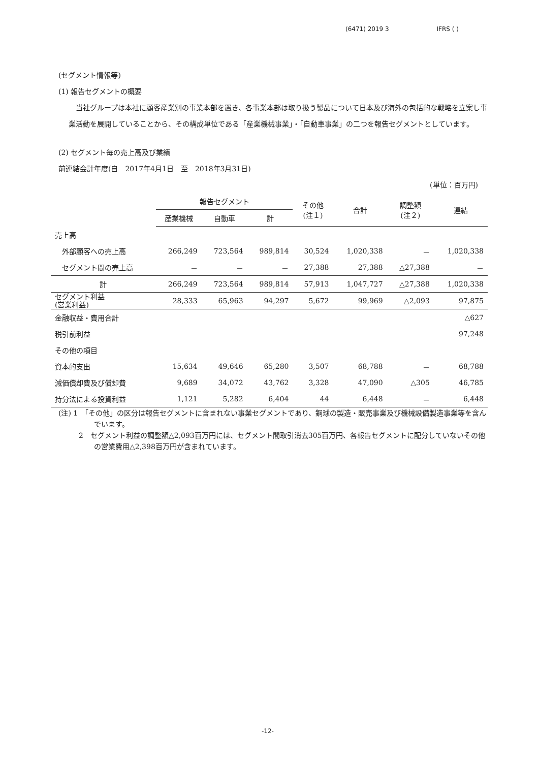(6471) 2019 3 IFRS ( )
(セグメント情報等)
(1) 報告セグメントの概要
　当社グループは本社に顧客産業別の事業本部を置き、各事業本部は取り扱う製品について日本及び海外の包括的な戦略を立案し事業活動を展開していることから、その構成単位である「産業機械事業」・「自動車事業」の二つを報告セグメントとしています。
(2) セグメント毎の売上高及び業績
前連結会計年度(自　2017年4月1日　至　2018年3月31日)
(単位：百万円)
| | 報告セグメント | | | その他 (注１) | 合計 | 調整額 (注２) | 連結 |
| --- | --- | --- | --- | --- | --- | --- | --- |
| | 産業機械 | 自動車 | 計 | | | | |
| 売上高 | | | | | | | |
| 外部顧客への売上高 | 266,249 | 723,564 | 989,814 | 30,524 | 1,020,338 | － | 1,020,338 |
| セグメント間の売上高 | － | － | － | 27,388 | 27,388 | △27,388 | － |
| 計 | 266,249 | 723,564 | 989,814 | 57,913 | 1,047,727 | △27,388 | 1,020,338 |
| セグメント利益 (営業利益) | 28,333 | 65,963 | 94,297 | 5,672 | 99,969 | △2,093 | 97,875 |
| 金融収益・費用合計 | | | | | | | △627 |
| 税引前利益 | | | | | | | 97,248 |
| その他の項目 | | | | | | | |
| 資本的支出 | 15,634 | 49,646 | 65,280 | 3,507 | 68,788 | － | 68,788 |
| 減価償却費及び償却費 | 9,689 | 34,072 | 43,762 | 3,328 | 47,090 | △305 | 46,785 |
| 持分法による投資利益 | 1,121 | 5,282 | 6,404 | 44 | 6,448 | － | 6,448 |
(注) 1　「その他」の区分は報告セグメントに含まれない事業セグメントであり、鋼球の製造・販売事業及び機械設備製造事業等を含んでいます。
2　セグメント利益の調整額△2,093百万円には、セグメント間取引消去305百万円、各報告セグメントに配分していないその他の営業費用△2,398百万円が含まれています。
-12-